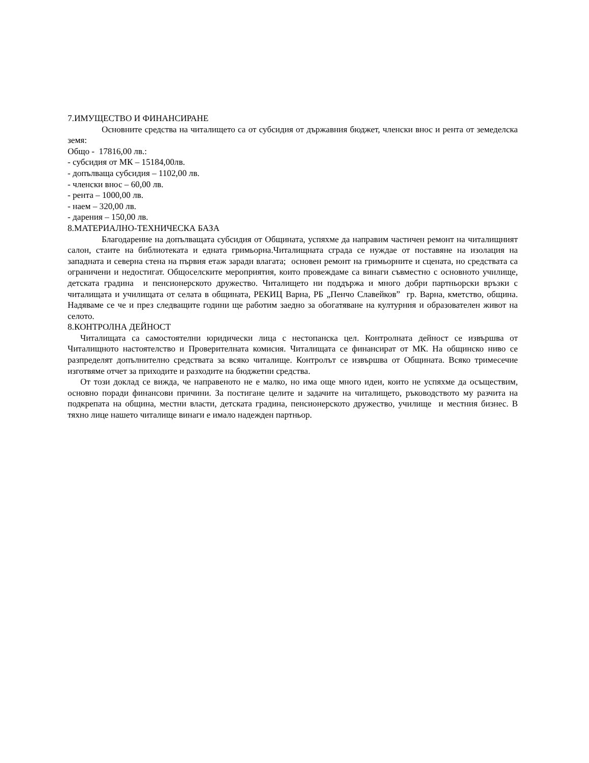7.ИМУЩЕСТВО И ФИНАНСИРАНЕ
Основните средства на читалището са от субсидия от държавния бюджет, членски внос и рента от земеделска земя:
Общо - 17816,00 лв.:
- субсидия от МК – 15184,00лв.
- допълваща субсидия – 1102,00 лв.
- членски внос – 60,00 лв.
- рента – 1000,00 лв.
- наем – 320,00 лв.
- дарения – 150,00 лв.
8.МАТЕРИАЛНО-ТЕХНИЧЕСКА БАЗА
Благодарение на допълващата субсидия от Общината, успяхме да направим частичен ремонт на читалищният салон, стаите на библиотеката и едната гримьорна.Читалищната сграда се нуждае от поставяне на изолация на западната и северна стена на първия етаж заради влагата; основен ремонт на гримьорните и сцената, но средствата са ограничени и недостигат. Общоселските мероприятия, които провеждаме са винаги съвместно с основното училище, детската градина и пенсионерското дружество. Читалището ни поддържа и много добри партньорски връзки с читалищата и училищата от селата в общината, РЕКИЦ Варна, РБ „Пенчо Славейков” гр. Варна, кметство, община. Надяваме се че и през следващите години ще работим заедно за обогатяване на културния и образователен живот на селото.
8.КОНТРОЛНА ДЕЙНОСТ
Читалищата са самостоятелни юридически лица с нестопанска цел. Контролната дейност се извършва от Читалищното настоятелство и Проверителната комисия. Читалищата се финансират от МК. На общинско ниво се разпределят допълнително средствата за всяко читалище. Контролът се извършва от Общината. Всяко тримесечие изготвяме отчет за приходите и разходите на бюджетни средства.
От този доклад се вижда, че направеното не е малко, но има още много идеи, които не успяхме да осъществим, основно поради финансови причини. За постигане целите и задачите на читалището, ръководството му разчита на подкрепата на община, местни власти, детската градина, пенсионерското дружество, училище и местния бизнес. В тяхно лице нашето читалище винаги е имало надежден партньор.